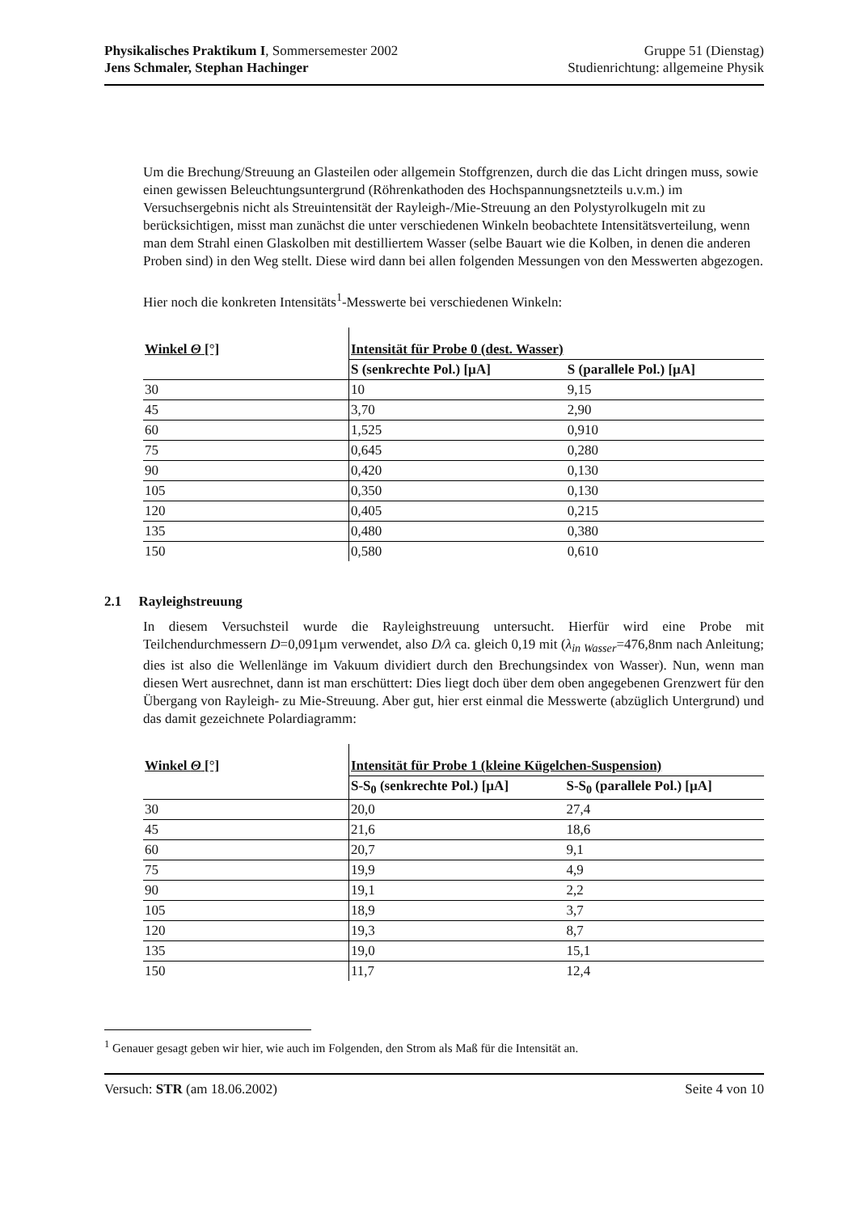Physikalisches Praktikum I, Sommersemester 2002
Jens Schmaler, Stephan Hachinger
Gruppe 51 (Dienstag)
Studienrichtung: allgemeine Physik
Um die Brechung/Streuung an Glasteilen oder allgemein Stoffgrenzen, durch die das Licht dringen muss, sowie einen gewissen Beleuchtungsuntergrund (Röhrenkathoden des Hochspannungsnetzteils u.v.m.) im Versuchsergebnis nicht als Streuintensität der Rayleigh-/Mie-Streuung an den Polystyrolkugeln mit zu berücksichtigen, misst man zunächst die unter verschiedenen Winkeln beobachtete Intensitätsverteilung, wenn man dem Strahl einen Glaskolben mit destilliertem Wasser (selbe Bauart wie die Kolben, in denen die anderen Proben sind) in den Weg stellt. Diese wird dann bei allen folgenden Messungen von den Messwerten abgezogen.
Hier noch die konkreten Intensitäts<sup>1</sup>-Messwerte bei verschiedenen Winkeln:
| Winkel Θ [°] | Intensität für Probe 0 (dest. Wasser) | |
| --- | --- | --- |
| | S (senkrechte Pol.) [µA] | S (parallele Pol.) [µA] |
| 30 | 10 | 9,15 |
| 45 | 3,70 | 2,90 |
| 60 | 1,525 | 0,910 |
| 75 | 0,645 | 0,280 |
| 90 | 0,420 | 0,130 |
| 105 | 0,350 | 0,130 |
| 120 | 0,405 | 0,215 |
| 135 | 0,480 | 0,380 |
| 150 | 0,580 | 0,610 |
2.1 Rayleighstreuung
In diesem Versuchsteil wurde die Rayleighstreuung untersucht. Hierfür wird eine Probe mit Teilchendurchmessern D=0,091µm verwendet, also D/λ ca. gleich 0,19 mit (λ<sub>in Wasser</sub>=476,8nm nach Anleitung; dies ist also die Wellenlänge im Vakuum dividiert durch den Brechungsindex von Wasser). Nun, wenn man diesen Wert ausrechnet, dann ist man erschüttert: Dies liegt doch über dem oben angegebenen Grenzwert für den Übergang von Rayleigh- zu Mie-Streuung. Aber gut, hier erst einmal die Messwerte (abzüglich Untergrund) und das damit gezeichnete Polardiagramm:
| Winkel Θ [°] | Intensität für Probe 1 (kleine Kügelchen-Suspension) | |
| --- | --- | --- |
| | S-S<sub>0</sub> (senkrechte Pol.) [µA] | S-S<sub>0</sub> (parallele Pol.) [µA] |
| 30 | 20,0 | 27,4 |
| 45 | 21,6 | 18,6 |
| 60 | 20,7 | 9,1 |
| 75 | 19,9 | 4,9 |
| 90 | 19,1 | 2,2 |
| 105 | 18,9 | 3,7 |
| 120 | 19,3 | 8,7 |
| 135 | 19,0 | 15,1 |
| 150 | 11,7 | 12,4 |
<sup>1</sup> Genauer gesagt geben wir hier, wie auch im Folgenden, den Strom als Maß für die Intensität an.
Versuch: STR (am 18.06.2002) Seite 4 von 10